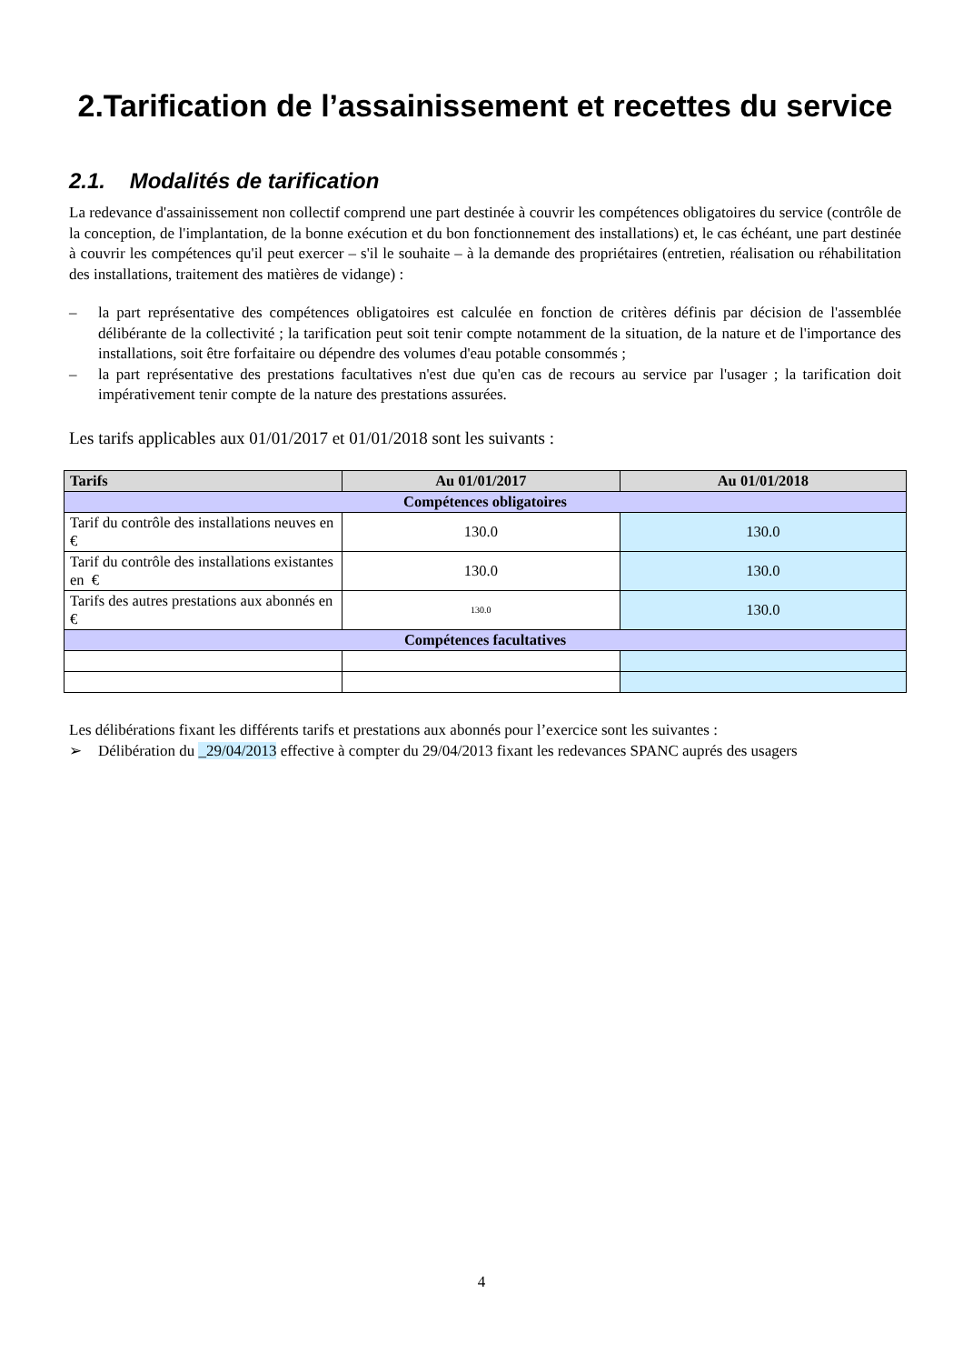2.Tarification de l’assainissement et recettes du service
2.1. Modalités de tarification
La redevance d'assainissement non collectif comprend une part destinée à couvrir les compétences obligatoires du service (contrôle de la conception, de l'implantation, de la bonne exécution et du bon fonctionnement des installations) et, le cas échéant, une part destinée à couvrir les compétences qu'il peut exercer – s'il le souhaite – à la demande des propriétaires (entretien, réalisation ou réhabilitation des installations, traitement des matières de vidange) :
– la part représentative des compétences obligatoires est calculée en fonction de critères définis par décision de l'assemblée délibérante de la collectivité ; la tarification peut soit tenir compte notamment de la situation, de la nature et de l'importance des installations, soit être forfaitaire ou dépendre des volumes d'eau potable consommés ;
– la part représentative des prestations facultatives n'est due qu'en cas de recours au service par l'usager ; la tarification doit impérativement tenir compte de la nature des prestations assurées.
Les tarifs applicables aux 01/01/2017 et 01/01/2018 sont les suivants :
| Tarifs | Au 01/01/2017 | Au 01/01/2018 |
| --- | --- | --- |
| Compétences obligatoires | | |
| Tarif du contrôle des installations neuves en € | 130.0 | 130.0 |
| Tarif du contrôle des installations existantes en € | 130.0 | 130.0 |
| Tarifs des autres prestations aux abonnés en € | 130.0 | 130.0 |
| Compétences facultatives | | |
Les délibérations fixant les différents tarifs et prestations aux abonnés pour l’exercice sont les suivantes :
➢ Délibération du _29/04/2013 effective à compter du 29/04/2013 fixant les redevances SPANC auprés des usagers
4